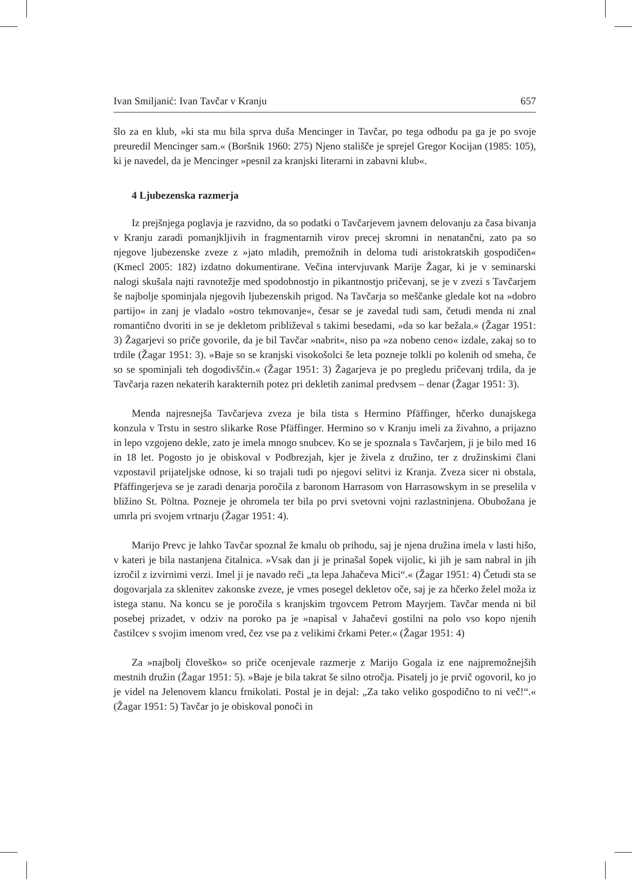Ivan Smiljanić: Ivan Tavčar v Kranju 657
šlo za en klub, »ki sta mu bila sprva duša Mencinger in Tavčar, po tega odhodu pa ga je po svoje preuredil Mencinger sam.« (Boršnik 1960: 275) Njeno stališče je sprejel Gregor Kocijan (1985: 105), ki je navedel, da je Mencinger »pesnil za kranjski literarni in zabavni klub«.
4 Ljubezenska razmerja
Iz prejšnjega poglavja je razvidno, da so podatki o Tavčarjevem javnem delovanju za časa bivanja v Kranju zaradi pomanjkljivih in fragmentarnih virov precej skromni in nenatančni, zato pa so njegove ljubezenske zveze z »jato mladih, premožnih in deloma tudi aristokratskih gospodičen« (Kmecl 2005: 182) izdatno dokumentirane. Večina intervjuvank Marije Žagar, ki je v seminarski nalogi skušala najti ravnotežje med spodobnostjo in pikantnostjo pričevanj, se je v zvezi s Tavčarjem še najbolje spominjala njegovih ljubezenskih prigod. Na Tavčarja so meščanke gledale kot na »dobro partijo« in zanj je vladalo »ostro tekmovanje«, česar se je zavedal tudi sam, četudi menda ni znal romantično dvoriti in se je dekletom približeval s takimi besedami, »da so kar bežala.« (Žagar 1951: 3) Žagarjevi so priče govorile, da je bil Tavčar »nabrit«, niso pa »za nobeno ceno« izdale, zakaj so to trdile (Žagar 1951: 3). »Baje so se kranjski visokošolci še leta pozneje tolkli po kolenih od smeha, če so se spominjali teh dogodivščin.« (Žagar 1951: 3) Žagarjeva je po pregledu pričevanj trdila, da je Tavčarja razen nekaterih karakternih potez pri dekletih zanimal predvsem – denar (Žagar 1951: 3).
Menda najresnejša Tavčarjeva zveza je bila tista s Hermino Pfäffinger, hčerko dunajskega konzula v Trstu in sestro slikarke Rose Pfäffinger. Hermino so v Kranju imeli za živahno, a prijazno in lepo vzgojeno dekle, zato je imela mnogo snubcev. Ko se je spoznala s Tavčarjem, ji je bilo med 16 in 18 let. Pogosto jo je obiskoval v Podbrezjah, kjer je živela z družino, ter z družinskimi člani vzpostavil prijateljske odnose, ki so trajali tudi po njegovi selitvi iz Kranja. Zveza sicer ni obstala, Pfäffingerjeva se je zaradi denarja poročila z baronom Harrasom von Harrasowskym in se preselila v bližino St. Pöltna. Pozneje je ohromela ter bila po prvi svetovni vojni razlastninjena. Obubožana je umrla pri svojem vrtnarju (Žagar 1951: 4).
Marijo Prevc je lahko Tavčar spoznal že kmalu ob prihodu, saj je njena družina imela v lasti hišo, v kateri je bila nastanjena čitalnica. »Vsak dan ji je prinašal šopek vijolic, ki jih je sam nabral in jih izročil z izvirnimi verzi. Imel ji je navado reči „ta lepa Jahačeva Mici“.« (Žagar 1951: 4) Četudi sta se dogovarjala za sklenitev zakonske zveze, je vmes posegel dekletov oče, saj je za hčerko želel moža iz istega stanu. Na koncu se je poročila s kranjskim trgovcem Petrom Mayrjem. Tavčar menda ni bil posebej prizadet, v odziv na poroko pa je »napisal v Jahačevi gostilni na polo vso kopo njenih častilcev s svojim imenom vred, čez vse pa z velikimi črkami Peter.« (Žagar 1951: 4)
Za »najbolj človeško« so priče ocenjevale razmerje z Marijo Gogala iz ene najpremožnejših mestnih družin (Žagar 1951: 5). »Baje je bila takrat še silno otročja. Pisatelj jo je prvič ogovoril, ko jo je videl na Jelenovem klancu frnikolati. Postal je in dejal: „Za tako veliko gospodično to ni več!“.« (Žagar 1951: 5) Tavčar jo je obiskoval ponoči in